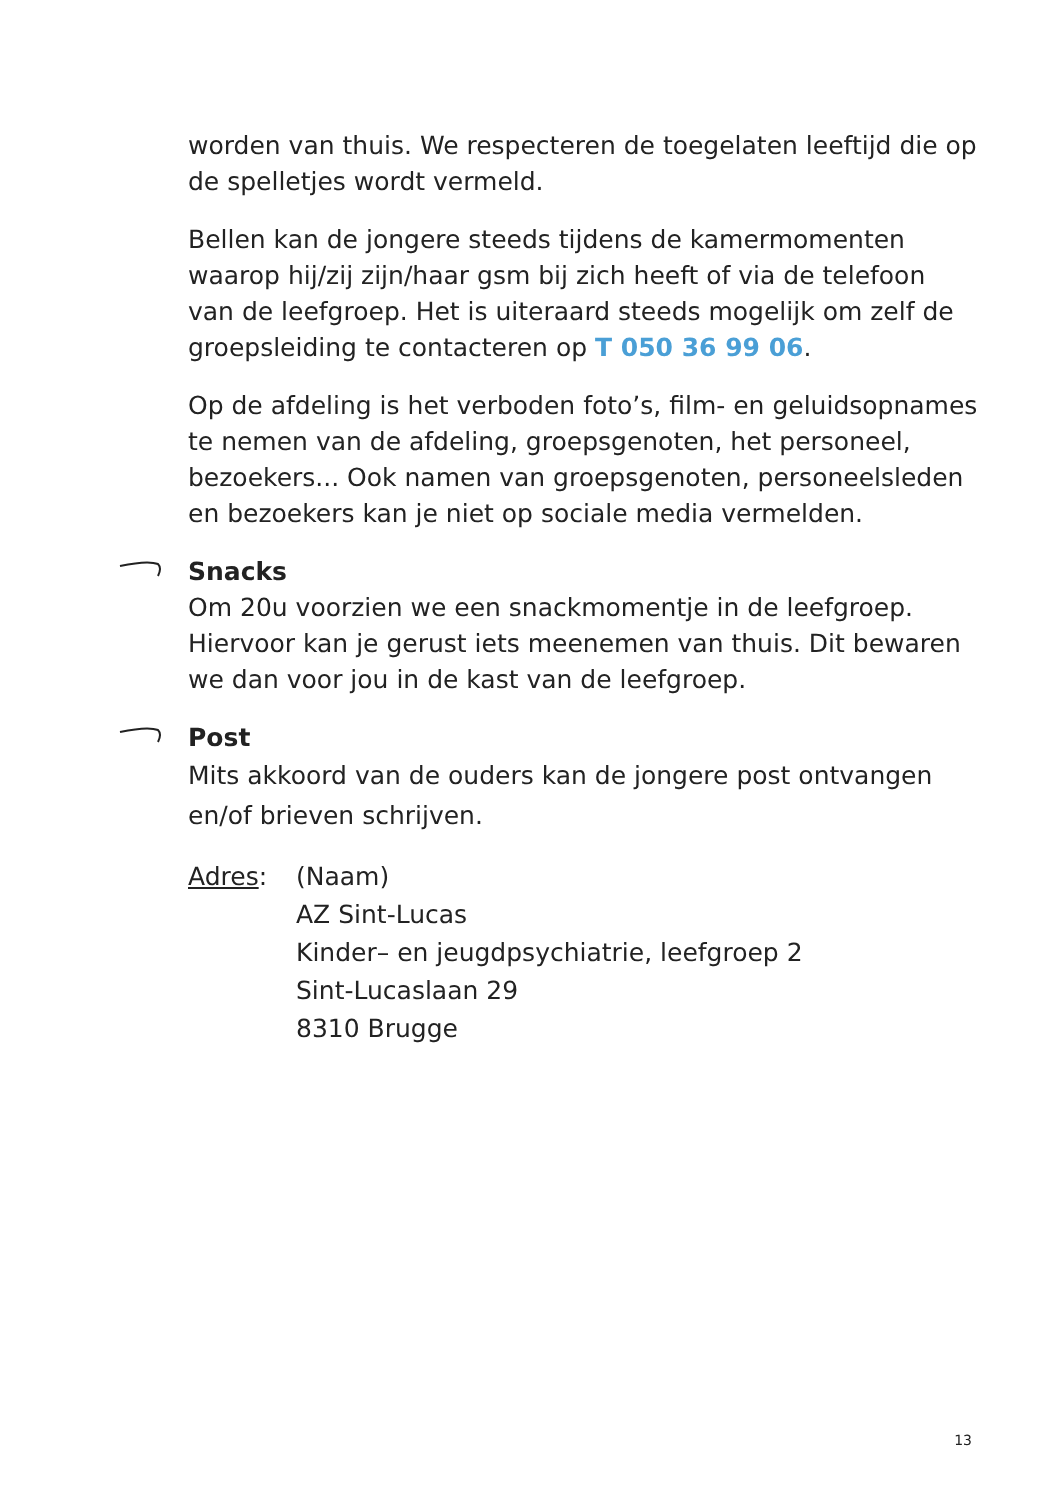worden van thuis. We respecteren de toegelaten leeftijd die op de spelletjes wordt vermeld.
Bellen kan de jongere steeds tijdens de kamermomenten waarop hij/zij zijn/haar gsm bij zich heeft of via de telefoon van de leefgroep. Het is uiteraard steeds mogelijk om zelf de groepsleiding te contacteren op T 050 36 99 06.
Op de afdeling is het verboden foto’s, film- en geluidsopnames te nemen van de afdeling, groepsgenoten, het personeel, bezoekers... Ook namen van groepsgenoten, personeelsleden en bezoekers kan je niet op sociale media vermelden.
Snacks
Om 20u voorzien we een snackmomentje in de leefgroep. Hiervoor kan je gerust iets meenemen van thuis. Dit bewaren we dan voor jou in de kast van de leefgroep.
Post
Mits akkoord van de ouders kan de jongere post ontvangen en/of brieven schrijven.
Adres: (Naam)
AZ Sint-Lucas
Kinder– en jeugdpsychiatrie, leefgroep 2
Sint-Lucaslaan 29
8310 Brugge
13